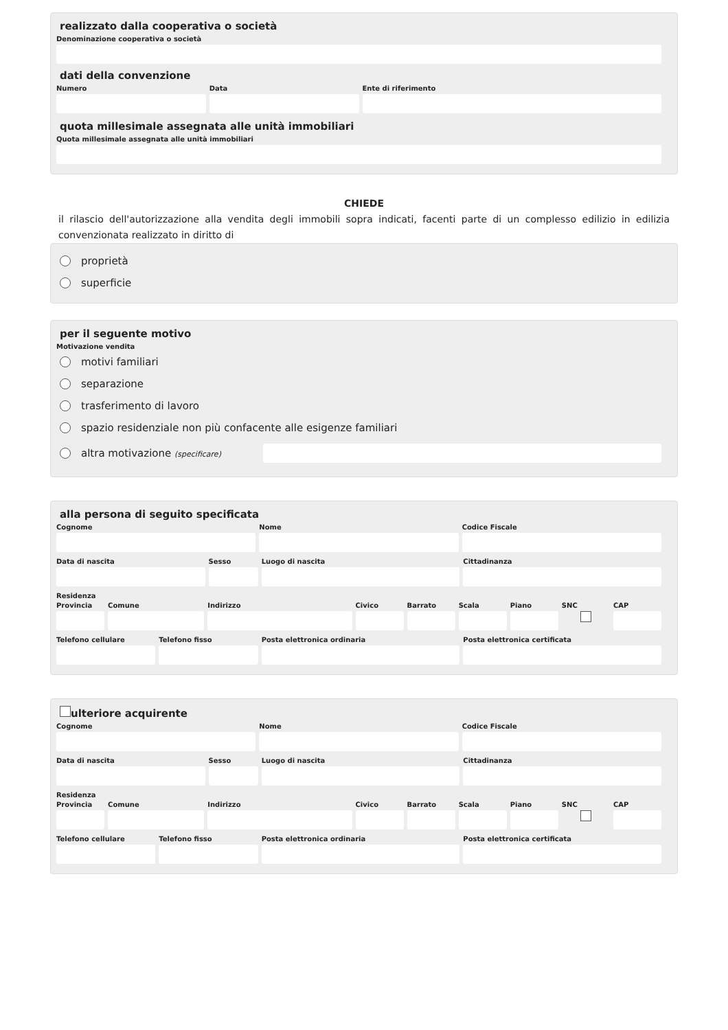realizzato dalla cooperativa o società
Denominazione cooperativa o società
dati della convenzione
Numero Data Ente di riferimento
quota millesimale assegnata alle unità immobiliari
Quota millesimale assegnata alle unità immobiliari
CHIEDE
il rilascio dell'autorizzazione alla vendita degli immobili sopra indicati, facenti parte di un complesso edilizio in edilizia convenzionata realizzato in diritto di
proprietà
superficie
per il seguente motivo
Motivazione vendita
motivi familiari
separazione
trasferimento di lavoro
spazio residenziale non più confacente alle esigenze familiari
altra motivazione (specificare)
alla persona di seguito specificata
Cognome Nome Codice Fiscale
Data di nascita Sesso Luogo di nascita Cittadinanza
Residenza
Provincia Comune Indirizzo Civico Barrato Scala Piano SNC CAP
Telefono cellulare Telefono fisso Posta elettronica ordinaria Posta elettronica certificata
ulteriore acquirente
Cognome Nome Codice Fiscale
Data di nascita Sesso Luogo di nascita Cittadinanza
Residenza
Provincia Comune Indirizzo Civico Barrato Scala Piano SNC CAP
Telefono cellulare Telefono fisso Posta elettronica ordinaria Posta elettronica certificata